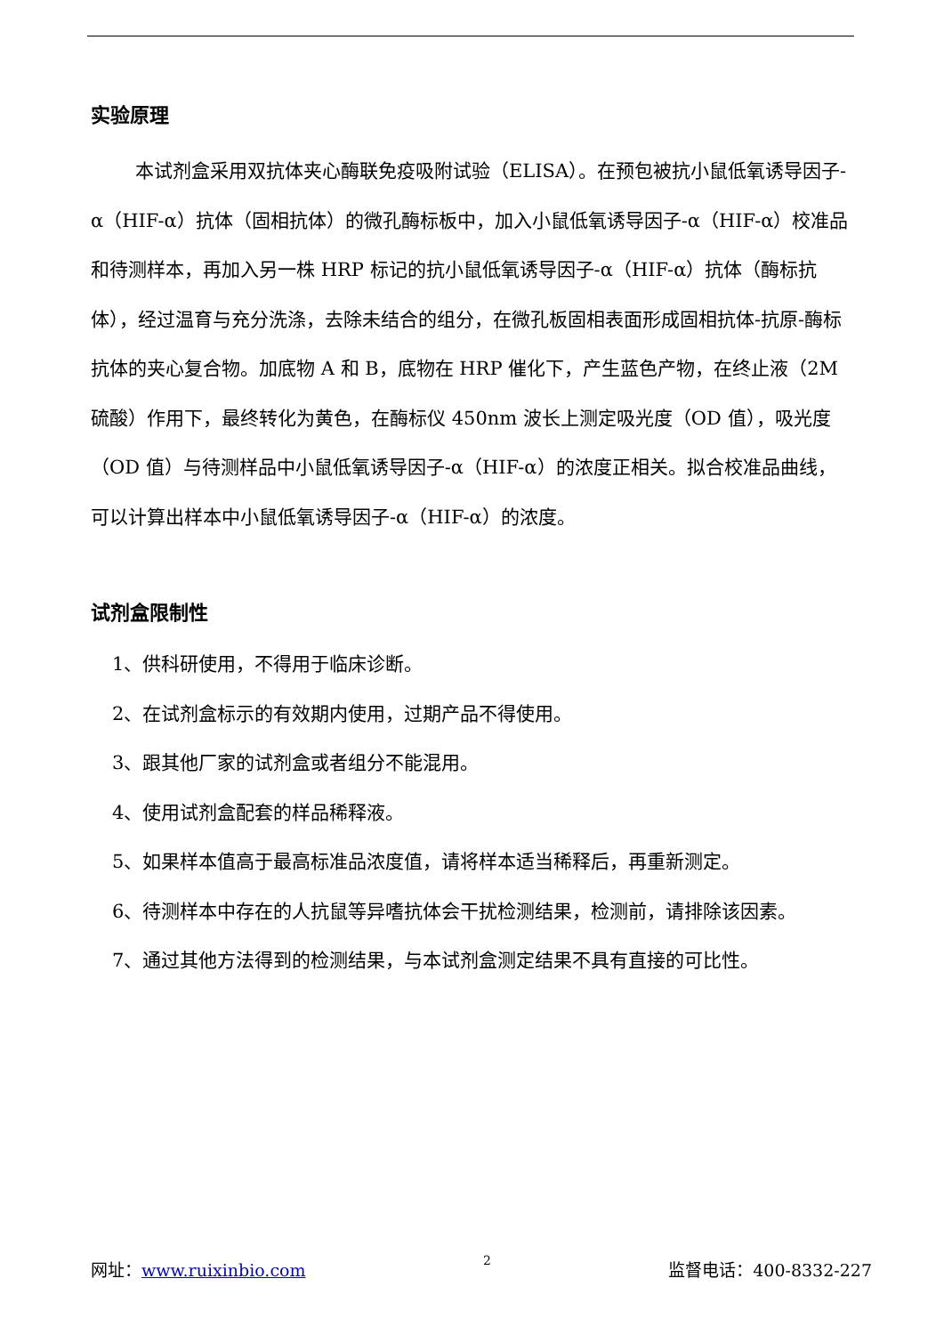实验原理
本试剂盒采用双抗体夹心酶联免疫吸附试验（ELISA）。在预包被抗小鼠低氧诱导因子-α（HIF-α）抗体（固相抗体）的微孔酶标板中，加入小鼠低氧诱导因子-α（HIF-α）校准品和待测样本，再加入另一株 HRP 标记的抗小鼠低氧诱导因子-α（HIF-α）抗体（酶标抗体），经过温育与充分洗涤，去除未结合的组分，在微孔板固相表面形成固相抗体-抗原-酶标抗体的夹心复合物。加底物 A 和 B，底物在 HRP 催化下，产生蓝色产物，在终止液（2M 硫酸）作用下，最终转化为黄色，在酶标仪 450nm 波长上测定吸光度（OD 值），吸光度（OD 值）与待测样品中小鼠低氧诱导因子-α（HIF-α）的浓度正相关。拟合校准品曲线，可以计算出样本中小鼠低氧诱导因子-α（HIF-α）的浓度。
试剂盒限制性
1、供科研使用，不得用于临床诊断。
2、在试剂盒标示的有效期内使用，过期产品不得使用。
3、跟其他厂家的试剂盒或者组分不能混用。
4、使用试剂盒配套的样品稀释液。
5、如果样本值高于最高标准品浓度值，请将样本适当稀释后，再重新测定。
6、待测样本中存在的人抗鼠等异嗜抗体会干扰检测结果，检测前，请排除该因素。
7、通过其他方法得到的检测结果，与本试剂盒测定结果不具有直接的可比性。
网址：www.ruixinbio.com 2 监督电话：400-8332-227